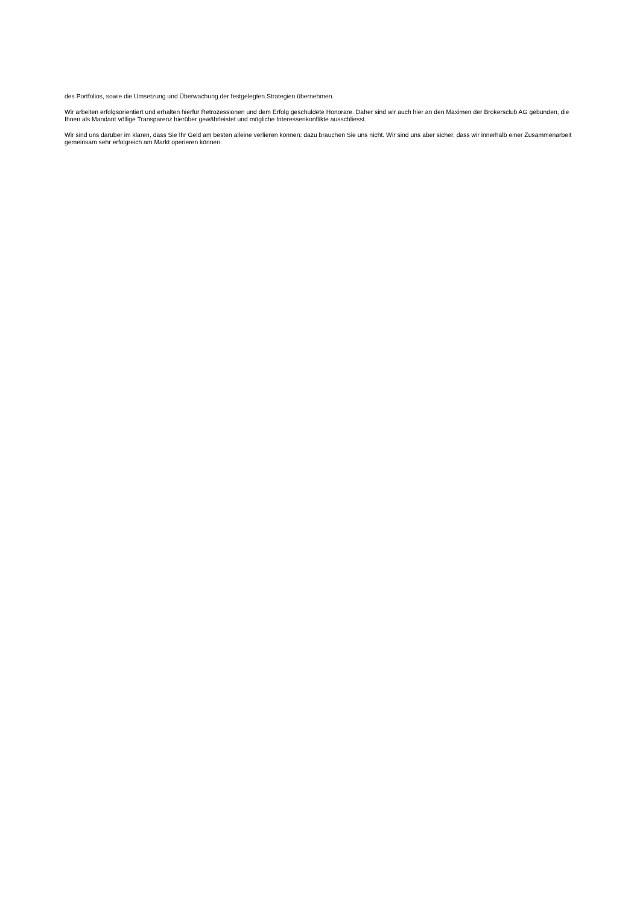des Portfolios, sowie die Umsetzung und Überwachung der festgelegten Strategien übernehmen.
Wir arbeiten erfolgsorientiert und erhalten hierfür Retrozessionen und dem Erfolg geschuldete Honorare. Daher sind wir auch hier an den Maximen der Brokersclub AG gebunden, die Ihnen als Mandant völlige Transparenz hierüber gewährleistet und mögliche Interessenkonflikte ausschliesst.
Wir sind uns darüber im klaren, dass Sie Ihr Geld am besten alleine verlieren können; dazu brauchen Sie uns nicht. Wir sind uns aber sicher, dass wir innerhalb einer Zusammenarbeit gemeinsam sehr erfolgreich am Markt operieren können.